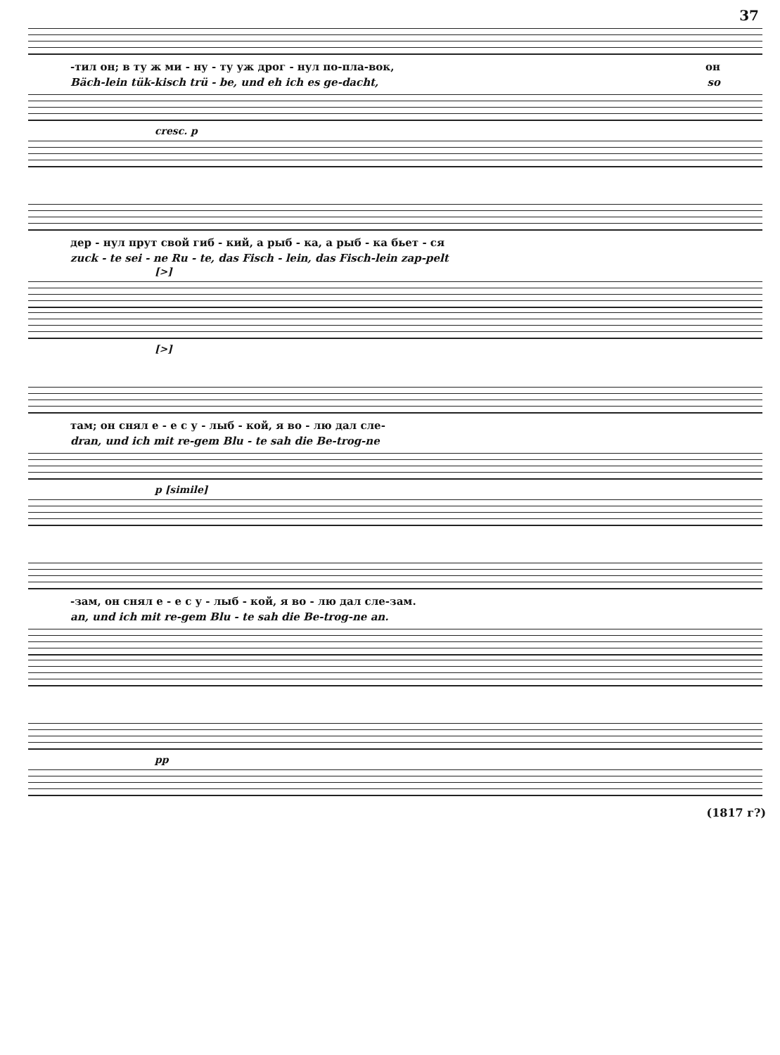37
-тил он; в ту ж ми - ну - ту уж дрог - нул по-пла-вок, он
Bäch-lein tük-kisch trü - be, und eh ich es ge-dacht, so
cresc. p
дер - нул прут свой гиб - кий, а рыб - ка, а рыб - ка бьет - ся
zuck - te sei - ne Ru - te, das Fisch - lein, das Fisch-lein zap-pelt
[>]
[>]
там; он снял е - е с у - лыб - кой, я во - лю дал сле-
dran, und ich mit re-gem Blu - te sah die Be-trog-ne
p [simile]
-зам, он снял е - е с у - лыб - кой, я во - лю дал сле-зам.
an, und ich mit re-gem Blu - te sah die Be-trog-ne an.
pp
(1817 г?)